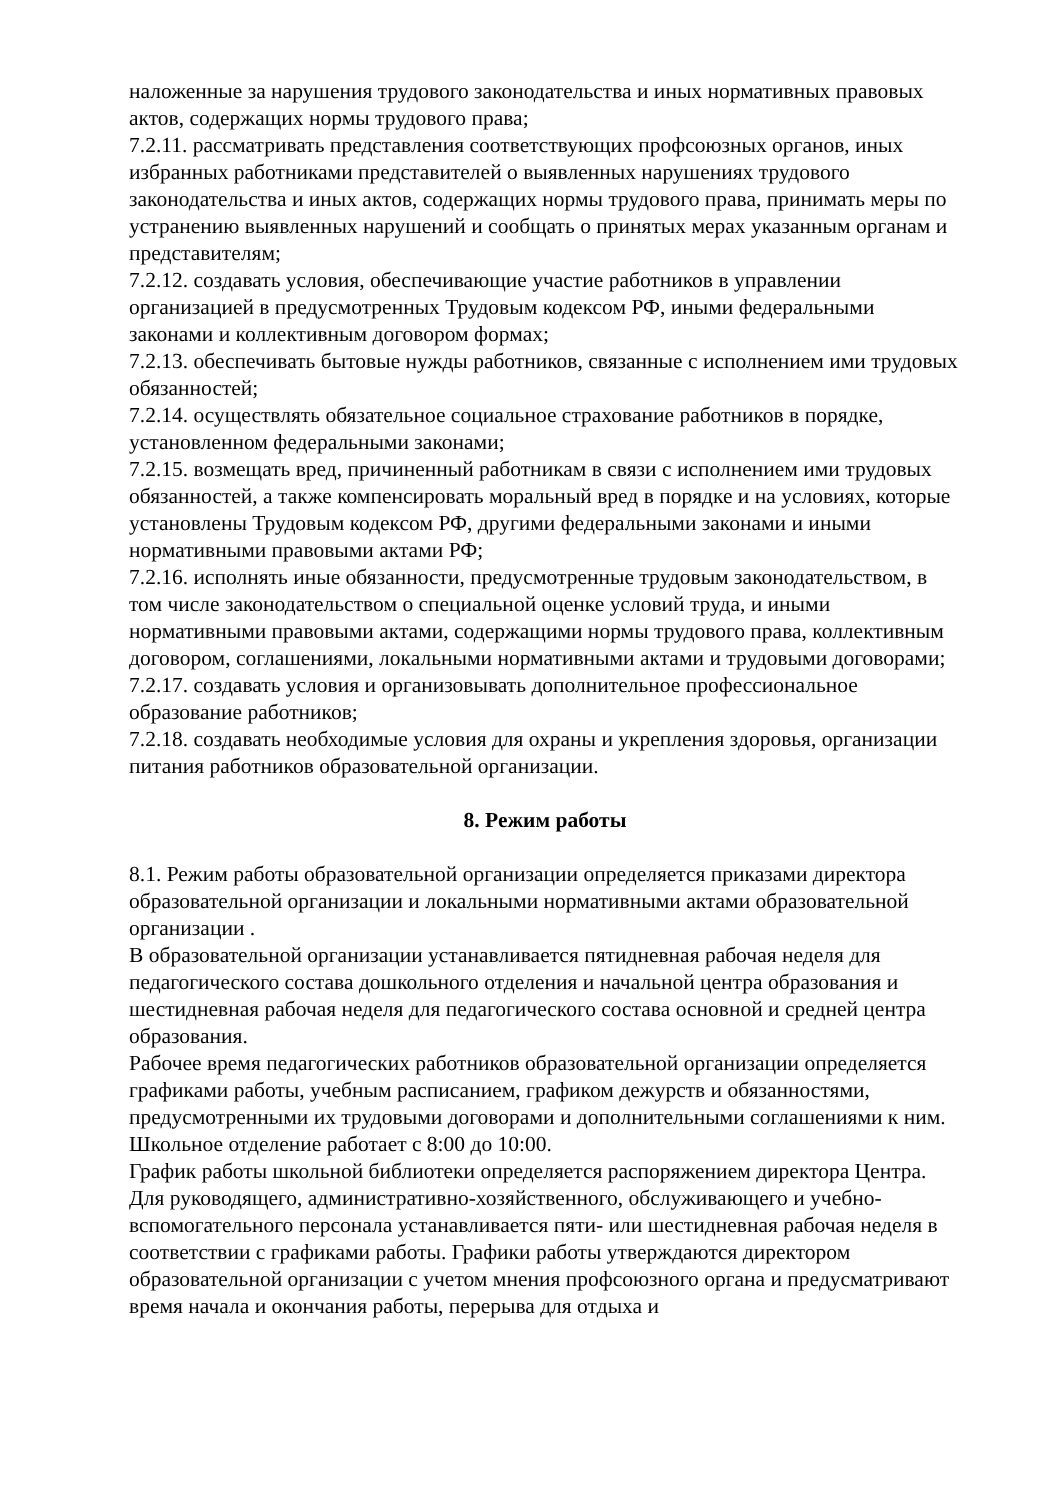наложенные за нарушения трудового законодательства и иных нормативных правовых актов, содержащих нормы трудового права;
7.2.11. рассматривать представления соответствующих профсоюзных органов, иных избранных работниками представителей о выявленных нарушениях трудового законодательства и иных актов, содержащих нормы трудового права, принимать меры по устранению выявленных нарушений и сообщать о принятых мерах указанным органам и представителям;
7.2.12. создавать условия, обеспечивающие участие работников в управлении организацией в предусмотренных Трудовым кодексом РФ, иными федеральными законами и коллективным договором формах;
7.2.13. обеспечивать бытовые нужды работников, связанные с исполнением ими трудовых обязанностей;
7.2.14. осуществлять обязательное социальное страхование работников в порядке, установленном федеральными законами;
7.2.15. возмещать вред, причиненный работникам в связи с исполнением ими трудовых обязанностей, а также компенсировать моральный вред в порядке и на условиях, которые установлены Трудовым кодексом РФ, другими федеральными законами и иными нормативными правовыми актами РФ;
7.2.16. исполнять иные обязанности, предусмотренные трудовым законодательством, в том числе законодательством о специальной оценке условий труда, и иными нормативными правовыми актами, содержащими нормы трудового права, коллективным договором, соглашениями, локальными нормативными актами и трудовыми договорами;
7.2.17. создавать условия и организовывать дополнительное профессиональное образование работников;
7.2.18. создавать необходимые условия для охраны и укрепления здоровья, организации питания работников образовательной организации.
8. Режим работы
8.1. Режим работы образовательной организации определяется приказами директора образовательной организации и локальными нормативными актами образовательной организации .
В образовательной организации устанавливается пятидневная рабочая неделя для педагогического состава дошкольного отделения и начальной центра образования и шестидневная рабочая неделя для педагогического состава основной и средней центра образования.
Рабочее время педагогических работников образовательной организации определяется графиками работы, учебным расписанием, графиком дежурств и обязанностями, предусмотренными их трудовыми договорами и дополнительными соглашениями к ним.
Школьное отделение работает с 8:00 до 10:00.
График работы школьной библиотеки определяется распоряжением директора Центра.
Для руководящего, административно-хозяйственного, обслуживающего и учебно-вспомогательного персонала устанавливается пяти- или шестидневная рабочая неделя в соответствии с графиками работы. Графики работы утверждаются директором образовательной организации с учетом мнения профсоюзного органа и предусматривают время начала и окончания работы, перерыва для отдыха и